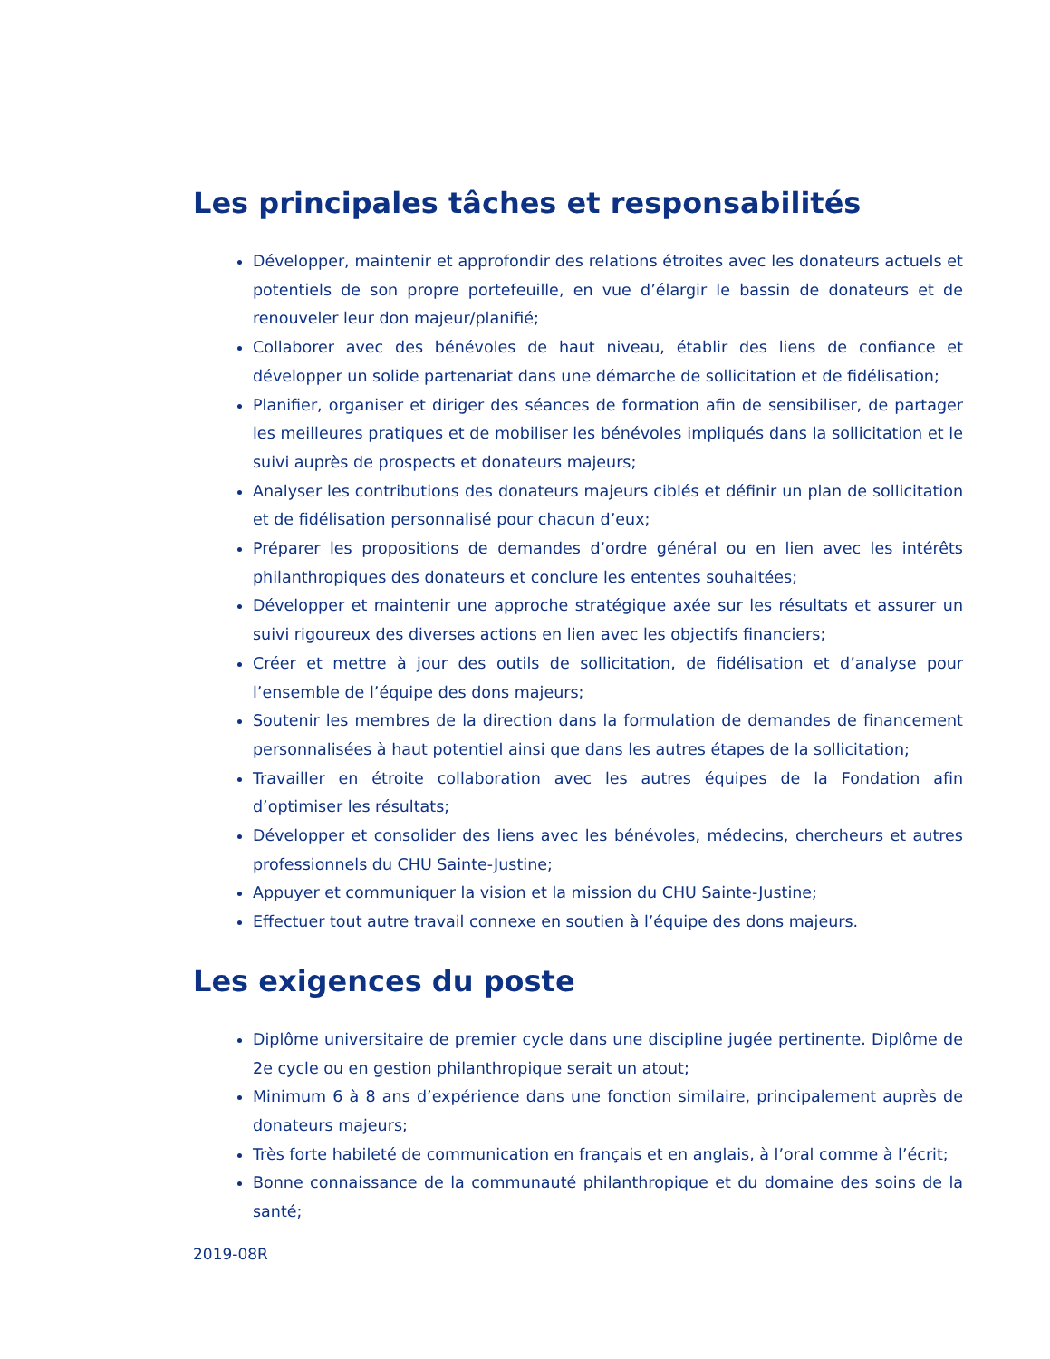Les principales tâches et responsabilités
Développer, maintenir et approfondir des relations étroites avec les donateurs actuels et potentiels de son propre portefeuille, en vue d’élargir le bassin de donateurs et de renouveler leur don majeur/planifié;
Collaborer avec des bénévoles de haut niveau, établir des liens de confiance et développer un solide partenariat dans une démarche de sollicitation et de fidélisation;
Planifier, organiser et diriger des séances de formation afin de sensibiliser, de partager les meilleures pratiques et de mobiliser les bénévoles impliqués dans la sollicitation et le suivi auprès de prospects et donateurs majeurs;
Analyser les contributions des donateurs majeurs ciblés et définir un plan de sollicitation et de fidélisation personnalisé pour chacun d’eux;
Préparer les propositions de demandes d’ordre général ou en lien avec les intérêts philanthropiques des donateurs et conclure les ententes souhaitées;
Développer et maintenir une approche stratégique axée sur les résultats et assurer un suivi rigoureux des diverses actions en lien avec les objectifs financiers;
Créer et mettre à jour des outils de sollicitation, de fidélisation et d’analyse pour l’ensemble de l’équipe des dons majeurs;
Soutenir les membres de la direction dans la formulation de demandes de financement personnalisées à haut potentiel ainsi que dans les autres étapes de la sollicitation;
Travailler en étroite collaboration avec les autres équipes de la Fondation afin d’optimiser les résultats;
Développer et consolider des liens avec les bénévoles, médecins, chercheurs et autres professionnels du CHU Sainte-Justine;
Appuyer et communiquer la vision et la mission du CHU Sainte-Justine;
Effectuer tout autre travail connexe en soutien à l’équipe des dons majeurs.
Les exigences du poste
Diplôme universitaire de premier cycle dans une discipline jugée pertinente. Diplôme de 2e cycle ou en gestion philanthropique serait un atout;
Minimum 6 à 8 ans d’expérience dans une fonction similaire, principalement auprès de donateurs majeurs;
Très forte habileté de communication en français et en anglais, à l’oral comme à l’écrit;
Bonne connaissance de la communauté philanthropique et du domaine des soins de la santé;
2019-08R